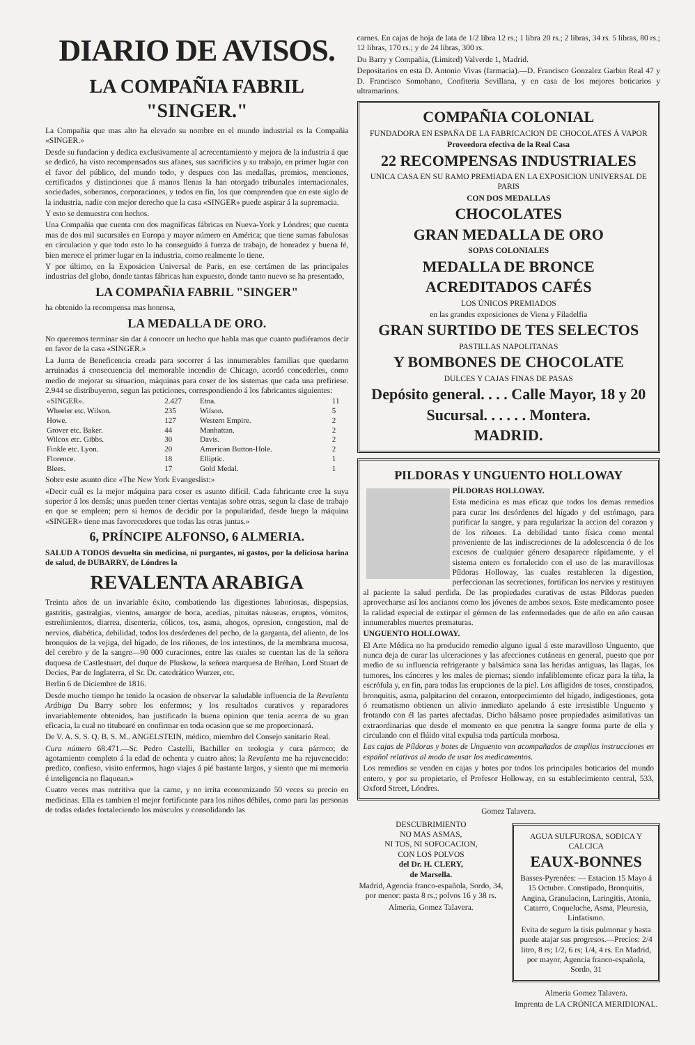DIARIO DE AVISOS.
LA COMPAÑIA FABRIL "SINGER."
La Compañia que mas alto ha elevado su nombre en el mundo industrial es la Compañia «SINGER.»
Desde su fundacion y dedica exclusivamente al acrecentamiento y mejora de la industria á que se dedicó, ha visto recompensados sus afanes, sus sacrificios y su trabajo, en primer lugar con el favor del público, del mundo todo, y despues con las medallas, premios, menciones, certificados y distinciones que á manos llenas la han otorgado tribunales internacionales, sociedades, soberanos, corporaciones, y todos en fin, los que comprenden que en este siglo de la industria, nadie con mejor derecho que la casa «SINGER» puede aspirar á la supremacia.
Y esto se demuestra con hechos.
Una Compañia que cuenta con dos magnificas fábricas en Nueva-York y Lóndres; que cuenta mas de dos mil sucursales en Europa y mayor número en América; que tiene sumas fabulosas en circulacion y que todo esto lo ha conseguido á fuerza de trabajo, de honradez y buena fé, bien merece el primer lugar en la industria, como realmente lo tiene.
Y por último, en la Exposicion Universal de Paris, en ese certámen de las principales industrias del globo, donde tantas fábricas han expuesto, donde tanto nuevo se ha presentado,
LA COMPAÑIA FABRIL "SINGER"
ha obtenido la recompensa mas honrosa,
LA MEDALLA DE ORO.
No queremos terminar sin dar á conocer un hecho que habla mas que cuanto pudiéramos decir en favor de la casa «SINGER.»
La Junta de Beneficencia creada para socorrer á las innumerables familias que quedaron arruinadas á consecuencia del memorable incendio de Chicago, acordó concederles, como medio de mejorar su situacion, máquinas para coser de los sistemas que cada una prefiriese. 2.944 se distribuyeron, segun las peticiones, correspondiendo á los fabricantes siguientes:
| «SINGER». | 2.427 | Etna. | 11 |
| Wheeler etc. Wilson. | 235 | Wilson. | 5 |
| Howe. | 127 | Western Empire. | 2 |
| Grover etc. Baker. | 44 | Manhattan. | 2 |
| Wilcox etc. Gibbs. | 30 | Davis. | 2 |
| Finkle etc. Lyon. | 20 | American Button-Hole. | 2 |
| Florence. | 18 | Elliptic. | 1 |
| Blees. | 17 | Gold Medal. | 1 |
Sobre este asunto dice «The New York Evangeslist:»
«Decir cuál es la mejor máquina para coser es asunto difícil. Cada fabricante cree la suya superior á los demás; unas pueden tener ciertas ventajas sobre otras, segun la clase de trabajo en que se empleen; pero si hemos de decidir por la popularidad, desde luego la máquina «SINGER» tiene mas favorecedores que todas las otras juntas.»
6, PRÍNCIPE ALFONSO, 6 ALMERIA.
SALUD A TODOS devuelta sin medicina, ni purgantes, ni gastos, por la deliciosa harina de salud, de DUBARRY, de Lóndres la
REVALENTA ARABIGA
Treinta años de un invariable éxito, combatiendo las digestiones laboriosas, dispepsias, gastritis, gastralgias, vientos, amargor de boca, acedias, pituitas náuseas, eruptos, vómitos, estreñimientos, diarrea, disenteria, cólicos, tos, asma, ahogos, opresion, congestion, mal de nervios, diabética, debilidad, todos los desórdenes del pecho, de la garganta, del aliento, de los bronquios de la vejiga, del hígado, de los riñones, de los intestinos, de la membrana mucosa, del cerebro y de la sangre—90 000 curaciones, entre las cuales se cuentan las de la señora duquesa de Castlestuart, del duque de Pluskow, la señora marquesa de Bréhan, Lord Stuart de Decies, Par de Inglaterra, el Sr. Dr. catedrático Wurzer, etc.
Berlin 6 de Diciembre de 1816.
Desde mucho tiempo he tenido la ocasion de observar la saludable influencia de la Revalenta Arábiga Du Barry sobre los enfermos; y los resultados curativos y reparadores invariablemente obtenidos, han justificado la buena opinion que tenia acerca de su gran eficacia, la cual no titubearé en confirmar en toda ocasion que se me proporcionará.
De V. A. S. S. Q. B. S. M.. ANGELSTEIN, médico, miembro del Consejo sanitario Real.
Cura número 68.471.—Sr. Pedro Castelli, Bachiller en teologia y cura párroco; de agotamiento completo á la edad de ochenta y cuatro años; la Revalenta me ha rejuvenecido: predico, confieso, visito enfermos, hago viajes á pié bastante largos, y siento que mi memoria é inteligencia no flaquean.»
Cuatro veces mas nutritiva que la carne, y no irrita economizando 50 veces su precio en medicinas. Ella es tambien el mejor fortificante para los niños débiles, como para las personas de todas edades fortaleciendo los músculos y consolidando las
carnes. En cajas de hoja de lata de 1/2 libra 12 rs.; 1 libra 20 rs.; 2 libras, 34 rs. 5 libras, 80 rs.; 12 libras, 170 rs.; y de 24 libras, 300 rs.
Du Barry y Compañia, (Limited) Valverde 1, Madrid.
Depositarios en esta D. Antonio Vivas (farmacia).—D. Francisco Gonzalez Garbin Real 47 y D. Francisco Somohano, Confiteria Sevillana, y en casa de los mejores boticarios y ultramarinos.
COMPAÑIA COLONIAL
FUNDADORA EN ESPAÑA DE LA FABRICACION DE CHOCOLATES Á VAPOR
Proveedora efectiva de la Real Casa
22 RECOMPENSAS INDUSTRIALES
UNICA CASA EN SU RAMO PREMIADA EN LA EXPOSICION UNIVERSAL DE PARIS
CON DOS MEDALLAS
CHOCOLATES
GRAN MEDALLA DE ORO
SOPAS COLONIALES
MEDALLA DE BRONCE
ACREDITADOS CAFÉS
LOS ÚNICOS PREMIADOS
en las grandes exposiciones de Viena y Filadelfia
GRAN SURTIDO DE TES SELECTOS
PASTILLAS NAPOLITANAS
Y BOMBONES DE CHOCOLATE
DULCES Y CAJAS FINAS DE PASAS
Depósito general. . . . Calle Mayor, 18 y 20
Sucursal. . . . . . Montera.
MADRID.
PILDORAS Y UNGUENTO HOLLOWAY
PÍLDORAS HOLLOWAY.
Esta medicina es mas eficaz que todos los demas remedios para curar los desórdenes del hígado y del estómago, para purificar la sangre, y para regularizar la accion del corazon y de los riñones. La debilidad tanto física como mental proveniente de las indiscreciones de la adolescencia ó de los excesos de cualquier género desaparece rápidamente, y el sistema entero es fortalecido con el uso de las maravillosas Píldoras Holloway, las cuales restablecen la digestion, perfeccionan las secreciones, fortifican los nervios y restituyen al paciente la salud perdida. De las propiedades curativas de estas Píldoras pueden aprovecharse así los ancianos como los jóvenes de ambos sexos. Este medicamento posee la calidad especial de extirpar el gérmen de las enfermedades que de año en año causan innumerables muertes prematuras.
UNGUENTO HOLLOWAY.
El Arte Médica no ha producido remedio alguno igual á este maravilloso Unguento, que nunca deja de curar las ulceraciones y las afecciones cutáneas en general, puesto que por medio de su influencia refrigerante y balsámica sana las heridas antiguas, las llagas, los tumores, los cánceres y los males de piernas; siendo infaliblemente eficaz para la tiña, la escrófula y, en fin, para todas las erupciones de la piel. Los afligidos de toses, constipados, bronquitis, asma, palpitacion del corazon, entorpecimiento del hígado, indigestiones, gota ó reumatismo obtienen un alivio inmediato apelando á este irresistible Unguento y frotando con él las partes afectadas. Dicho bálsamo posee propiedades asimilativas tan extraordinarias que desde el momento en que penetra la sangre forma parte de ella y circulando con el flúido vital expulsa toda partícula morbosa.
Las cajas de Píldoras y botes de Unguento van acompañados de amplias instrucciones en español relativas al modo de usar los medicamentos.
Los remedios se venden en cajas y botes por todos los principales boticarios del mundo entero, y por su propietario, el Profesor Holloway, en su establecimiento central, 533, Oxford Street, Lóndres.
Gomez Talavera.
DESCUBRIMIENTO
NO MAS ASMAS,
NI TOS, NI SOFOCACION,
CON LOS POLVOS
del Dr. H. CLERY,
de Marsella.
Madrid, Agencia franco-española, Sordo, 34, por menor: pasta 8 rs.; polvos 16 y 38 rs.
Almeria, Gomez Talavera.
AGUA SULFUROSA, SODICA Y CALCICA
EAUX-BONNES
Basses-Pyrenées: — Estacion 15 Mayo á 15 Octubre. Constipado, Bronquitis, Angina, Granulacion, Laringitis, Atonia, Catarro, Coqueluche, Asma, Pleuresia, Linfatismo.
Evita de seguro la tisis pulmonar y hasta puede atajar sus progresos.—Precios: 2/4 litro, 8 rs; 1/2, 6 rs; 1/4, 4 rs. En Madrid, por mayor, Agencia franco-española, Sordo, 31
Almeria Gomez Talavera.
Imprenta de LA CRÓNICA MERIDIONAL.